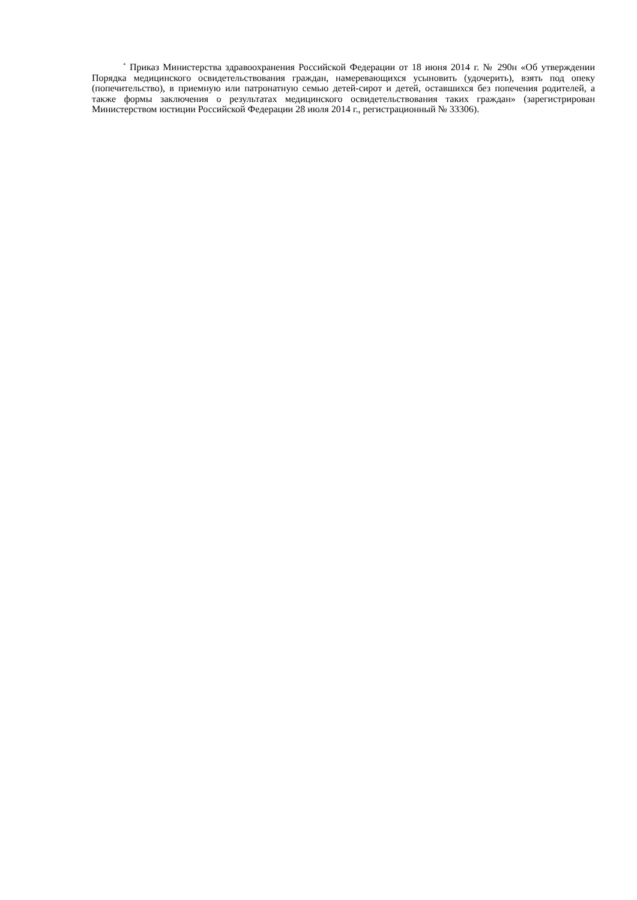<sup>*</sup> Приказ Министерства здравоохранения Российской Федерации от 18 июня 2014 г. № 290н «Об утверждении Порядка медицинского освидетельствования граждан, намеревающихся усыновить (удочерить), взять под опеку (попечительство), в приемную или патронатную семью детей-сирот и детей, оставшихся без попечения родителей, а также формы заключения о результатах медицинского освидетельствования таких граждан» (зарегистрирован Министерством юстиции Российской Федерации 28 июля 2014 г., регистрационный № 33306).